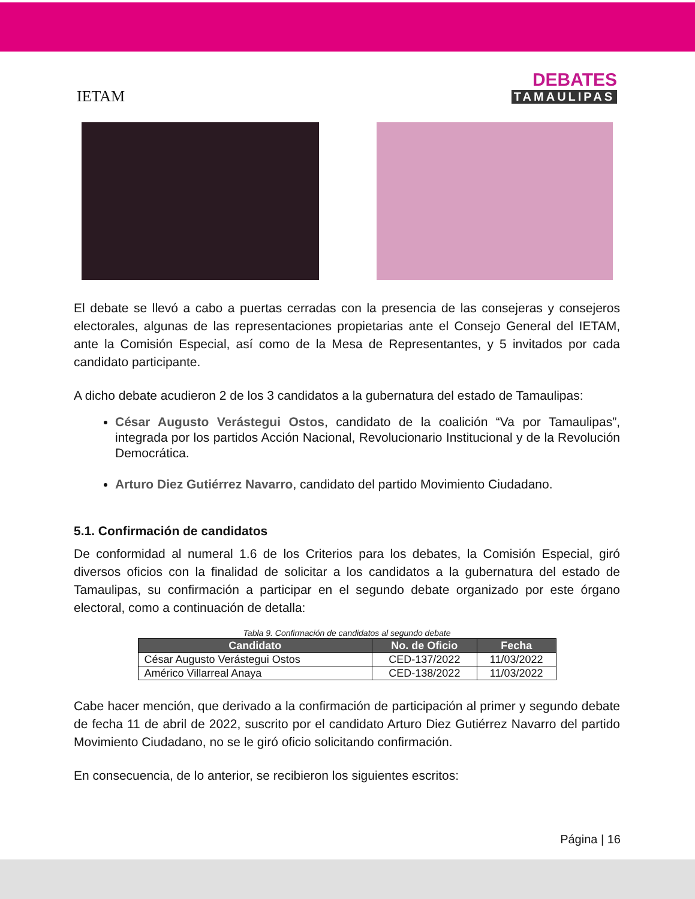IETAM
DEBATES
TAMAULIPAS
El debate se llevó a cabo a puertas cerradas con la presencia de las consejeras y consejeros electorales, algunas de las representaciones propietarias ante el Consejo General del IETAM, ante la Comisión Especial, así como de la Mesa de Representantes, y 5 invitados por cada candidato participante.
A dicho debate acudieron 2 de los 3 candidatos a la gubernatura del estado de Tamaulipas:
César Augusto Verástegui Ostos, candidato de la coalición “Va por Tamaulipas”, integrada por los partidos Acción Nacional, Revolucionario Institucional y de la Revolución Democrática.
Arturo Diez Gutiérrez Navarro, candidato del partido Movimiento Ciudadano.
5.1. Confirmación de candidatos
De conformidad al numeral 1.6 de los Criterios para los debates, la Comisión Especial, giró diversos oficios con la finalidad de solicitar a los candidatos a la gubernatura del estado de Tamaulipas, su confirmación a participar en el segundo debate organizado por este órgano electoral, como a continuación de detalla:
Tabla 9. Confirmación de candidatos al segundo debate
| Candidato | No. de Oficio | Fecha |
| --- | --- | --- |
| César Augusto Verástegui Ostos | CED-137/2022 | 11/03/2022 |
| Américo Villarreal Anaya | CED-138/2022 | 11/03/2022 |
Cabe hacer mención, que derivado a la confirmación de participación al primer y segundo debate de fecha 11 de abril de 2022, suscrito por el candidato Arturo Diez Gutiérrez Navarro del partido Movimiento Ciudadano, no se le giró oficio solicitando confirmación.
En consecuencia, de lo anterior, se recibieron los siguientes escritos:
Página | 16